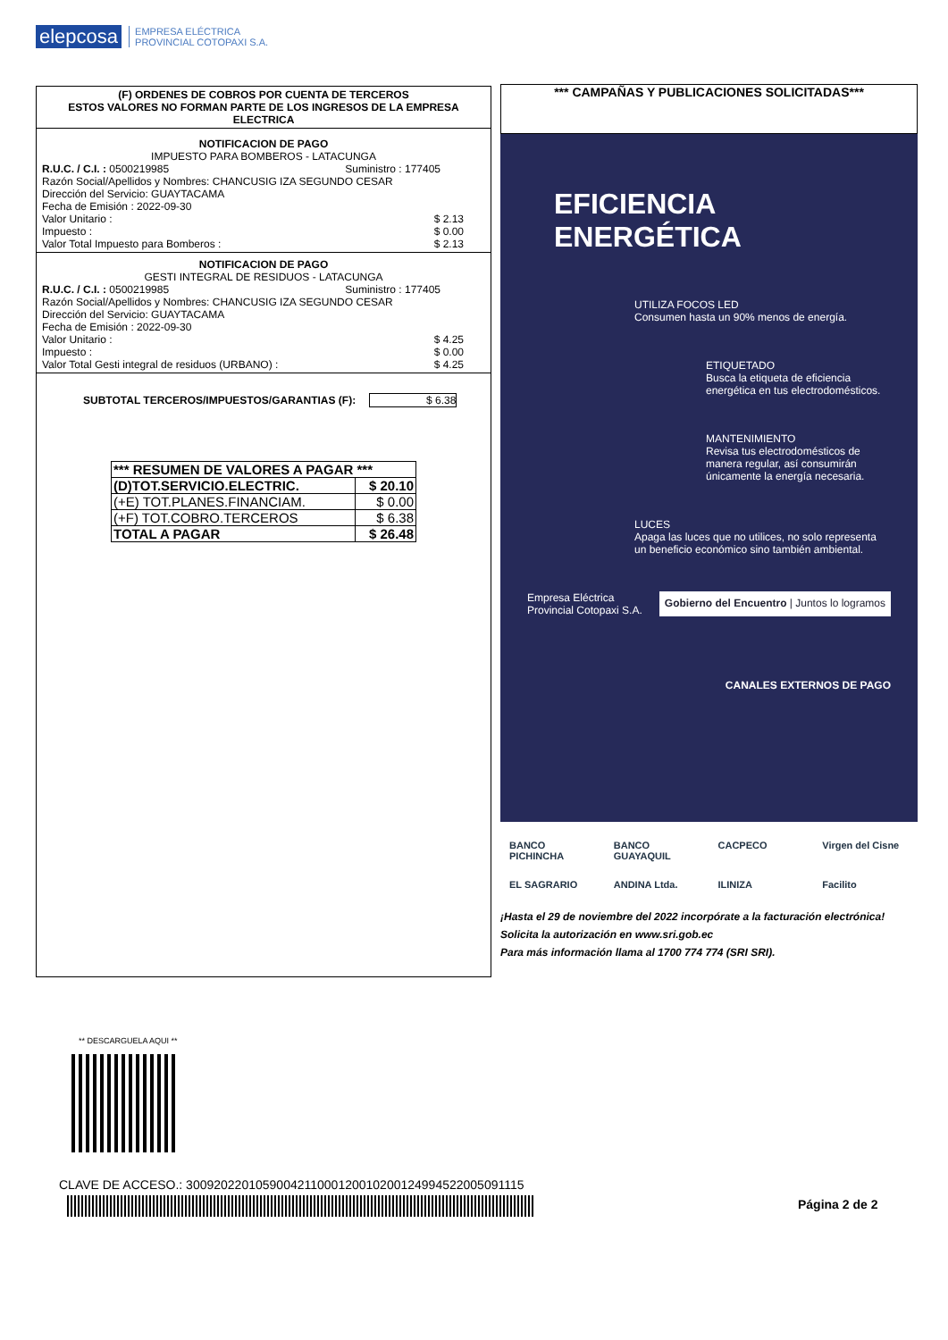elepcosa EMPRESA ELÉCTRICA
PROVINCIAL COTOPAXI S.A.
(F) ORDENES DE COBROS POR CUENTA DE TERCEROS
ESTOS VALORES NO FORMAN PARTE DE LOS INGRESOS DE LA EMPRESA ELECTRICA
NOTIFICACION DE PAGO
IMPUESTO PARA BOMBEROS - LATACUNGA
R.U.C. / C.I. : 0500219985 Suministro : 177405
Razón Social/Apellidos y Nombres: CHANCUSIG IZA SEGUNDO CESAR
Dirección del Servicio: GUAYTACAMA
Fecha de Emisión : 2022-09-30
Valor Unitario : $ 2.13
Impuesto : $ 0.00
Valor Total Impuesto para Bomberos : $ 2.13
NOTIFICACION DE PAGO
GESTI INTEGRAL DE RESIDUOS - LATACUNGA
R.U.C. / C.I. : 0500219985 Suministro : 177405
Razón Social/Apellidos y Nombres: CHANCUSIG IZA SEGUNDO CESAR
Dirección del Servicio: GUAYTACAMA
Fecha de Emisión : 2022-09-30
Valor Unitario : $ 4.25
Impuesto : $ 0.00
Valor Total Gesti integral de residuos (URBANO) : $ 4.25
SUBTOTAL TERCEROS/IMPUESTOS/GARANTIAS (F): $ 6.38
| *** RESUMEN DE VALORES A PAGAR *** | |
| --- | --- |
| (D)TOT.SERVICIO.ELECTRIC. | $ 20.10 |
| (+E) TOT.PLANES.FINANCIAM. | $ 0.00 |
| (+F) TOT.COBRO.TERCEROS | $ 6.38 |
| TOTAL A PAGAR | $ 26.48 |
*** CAMPAÑAS Y PUBLICACIONES SOLICITADAS***
EFICIENCIA
ENERGÉTICA
UTILIZA FOCOS LED
Consumen hasta un 90% menos de energía.
ETIQUETADO
Busca la etiqueta de eficiencia energética en tus electrodomésticos.
MANTENIMIENTO
Revisa tus electrodomésticos de manera regular, así consumirán únicamente la energía necesaria.
LUCES
Apaga las luces que no utilices, no solo representa un beneficio económico sino también ambiental.
Empresa Eléctrica
Provincial Cotopaxi S.A. Gobierno del Encuentro | Juntos lo logramos
CANALES EXTERNOS DE PAGO
BANCO PICHINCHA BANCO GUAYAQUIL CACPECO Virgen del Cisne EL SAGRARIO ANDINA Ltda. ILINIZA Facilito
¡Hasta el 29 de noviembre del 2022 incorpórate a la facturación electrónica!
Solicita la autorización en www.sri.gob.ec
Para más información llama al 1700 774 774 (SRI SRI).
** DESCARGUELA AQUI **
CLAVE DE ACCESO.: 3009202201059004211000120010200124994522005091115
Página 2 de 2